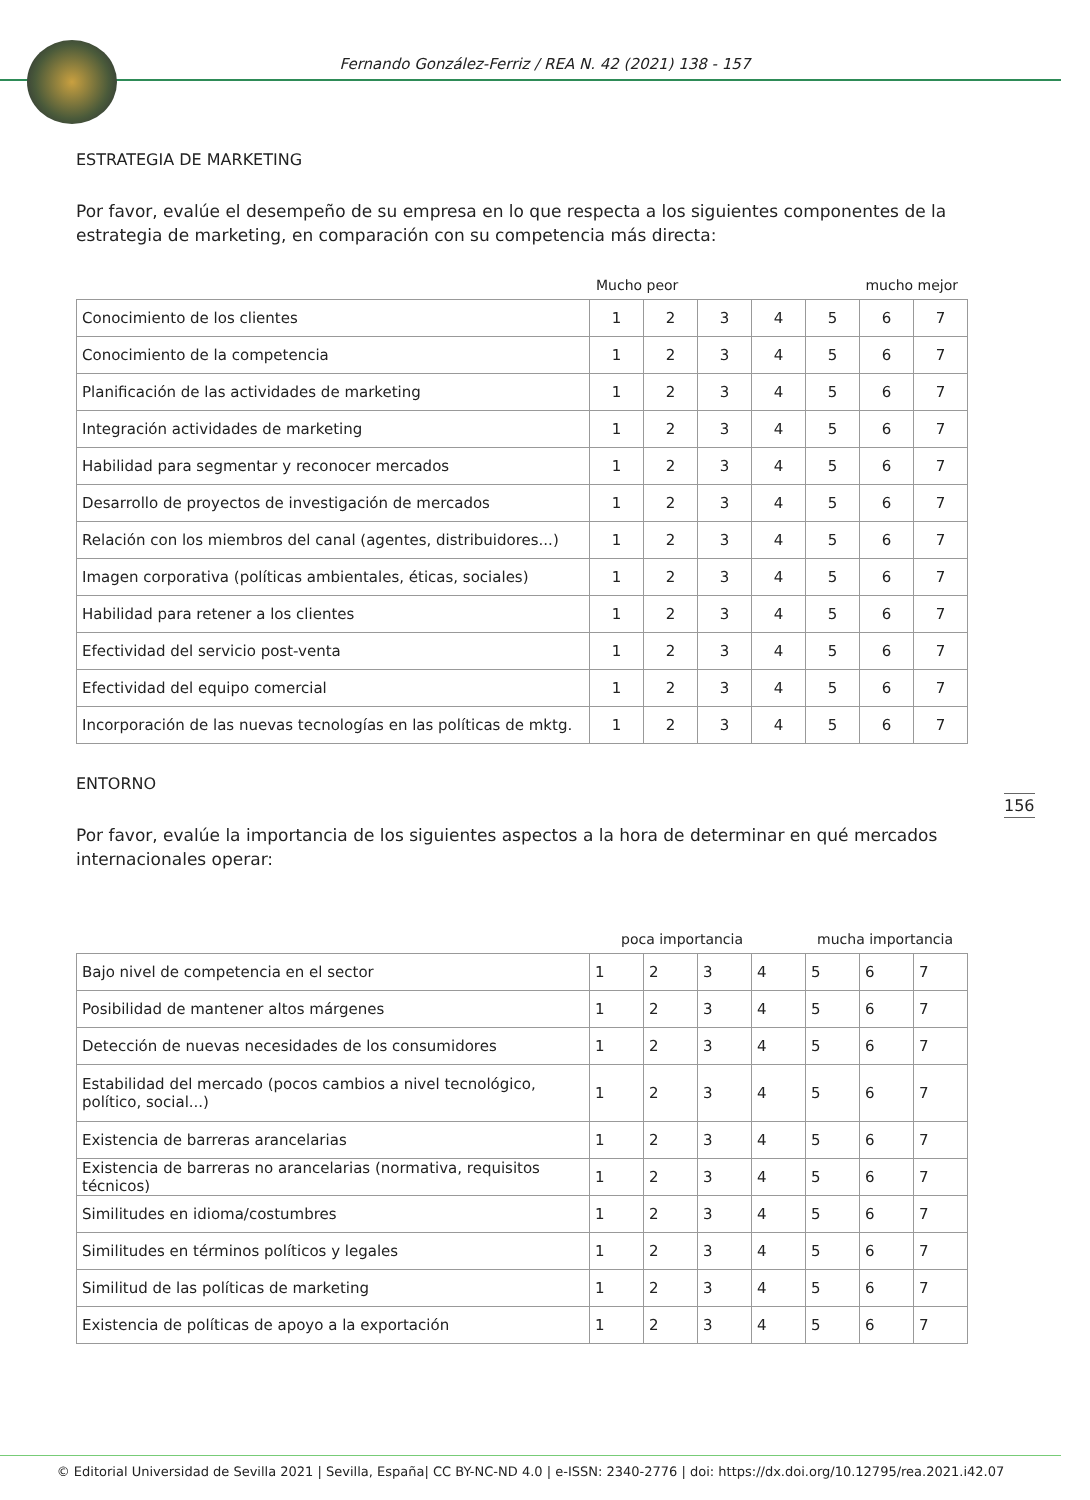Fernando González-Ferriz / REA N. 42 (2021) 138 - 157
ESTRATEGIA DE MARKETING
Por favor, evalúe el desempeño de su empresa en lo que respecta a los siguientes componentes de la estrategia de marketing, en comparación con su competencia más directa:
Mucho peor mucho mejor
| Conocimiento de los clientes | 1 | 2 | 3 | 4 | 5 | 6 | 7 |
| Conocimiento de la competencia | 1 | 2 | 3 | 4 | 5 | 6 | 7 |
| Planificación de las actividades de marketing | 1 | 2 | 3 | 4 | 5 | 6 | 7 |
| Integración actividades de marketing | 1 | 2 | 3 | 4 | 5 | 6 | 7 |
| Habilidad para segmentar y reconocer mercados | 1 | 2 | 3 | 4 | 5 | 6 | 7 |
| Desarrollo de proyectos de investigación de mercados | 1 | 2 | 3 | 4 | 5 | 6 | 7 |
| Relación con los miembros del canal (agentes, distribuidores...) | 1 | 2 | 3 | 4 | 5 | 6 | 7 |
| Imagen corporativa (políticas ambientales, éticas, sociales) | 1 | 2 | 3 | 4 | 5 | 6 | 7 |
| Habilidad para retener a los clientes | 1 | 2 | 3 | 4 | 5 | 6 | 7 |
| Efectividad del servicio post-venta | 1 | 2 | 3 | 4 | 5 | 6 | 7 |
| Efectividad del equipo comercial | 1 | 2 | 3 | 4 | 5 | 6 | 7 |
| Incorporación de las nuevas tecnologías en las políticas de mktg. | 1 | 2 | 3 | 4 | 5 | 6 | 7 |
ENTORNO
Por favor, evalúe la importancia de los siguientes aspectos a la hora de determinar en qué mercados internacionales operar:
poca importancia mucha importancia
| Bajo nivel de competencia en el sector | 1 | 2 | 3 | 4 | 5 | 6 | 7 |
| Posibilidad de mantener altos márgenes | 1 | 2 | 3 | 4 | 5 | 6 | 7 |
| Detección de nuevas necesidades de los consumidores | 1 | 2 | 3 | 4 | 5 | 6 | 7 |
| Estabilidad del mercado (pocos cambios a nivel tecnológico, político, social...) | 1 | 2 | 3 | 4 | 5 | 6 | 7 |
| Existencia de barreras arancelarias | 1 | 2 | 3 | 4 | 5 | 6 | 7 |
| Existencia de barreras no arancelarias (normativa, requisitos técnicos) | 1 | 2 | 3 | 4 | 5 | 6 | 7 |
| Similitudes en idioma/costumbres | 1 | 2 | 3 | 4 | 5 | 6 | 7 |
| Similitudes en términos políticos y legales | 1 | 2 | 3 | 4 | 5 | 6 | 7 |
| Similitud de las políticas de marketing | 1 | 2 | 3 | 4 | 5 | 6 | 7 |
| Existencia de políticas de apoyo a la exportación | 1 | 2 | 3 | 4 | 5 | 6 | 7 |
156
© Editorial Universidad de Sevilla 2021 | Sevilla, España| CC BY-NC-ND 4.0 | e-ISSN: 2340-2776 | doi: https://dx.doi.org/10.12795/rea.2021.i42.07